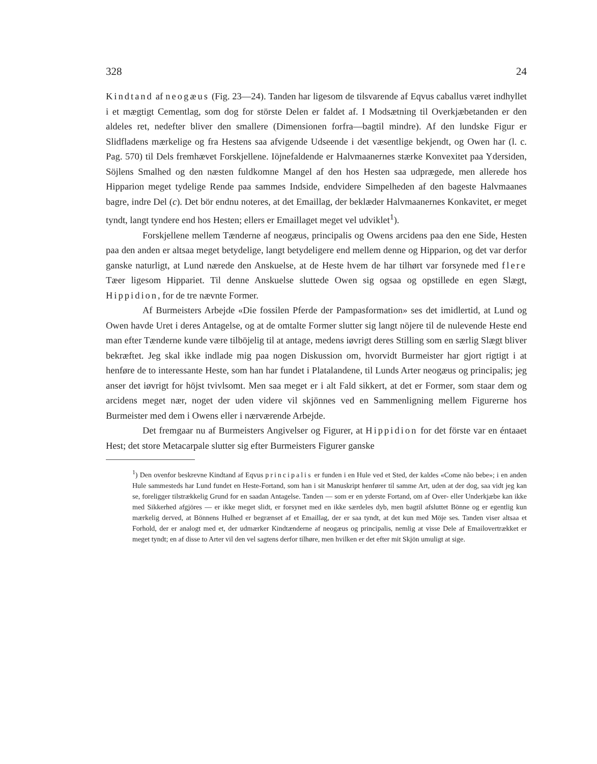328 24
Kindtand af neogæus (Fig. 23—24). Tanden har ligesom de tilsvarende af Eqvus caballus været indhyllet i et mægtigt Cementlag, som dog for störste Delen er faldet af. I Modsætning til Overkjæbetanden er den aldeles ret, nedefter bliver den smallere (Dimensionen forfra—bagtil mindre). Af den lundske Figur er Slidfladens mærkelige og fra Hestens saa afvigende Udseende i det væsentlige bekjendt, og Owen har (l. c. Pag. 570) til Dels fremhævet Forskjellene. Iöjnefaldende er Halvmaanernes stærke Konvexitet paa Ydersiden, Söjlens Smalhed og den næsten fuldkomne Mangel af den hos Hesten saa udprægede, men allerede hos Hipparion meget tydelige Rende paa sammes Indside, endvidere Simpelheden af den bageste Halvmaanes bagre, indre Del (c). Det bör endnu noteres, at det Emaillag, der beklæder Halvmaanernes Konkavitet, er meget tyndt, langt tyndere end hos Hesten; ellers er Emaillaget meget vel udviklet<sup>1</sup>).
Forskjellene mellem Tænderne af neogæus, principalis og Owens arcidens paa den ene Side, Hesten paa den anden er altsaa meget betydelige, langt betydeligere end mellem denne og Hipparion, og det var derfor ganske naturligt, at Lund nærede den Anskuelse, at de Heste hvem de har tilhørt var forsynede med flere Tæer ligesom Hippariet. Til denne Anskuelse sluttede Owen sig ogsaa og opstillede en egen Slægt, Hippidion, for de tre nævnte Former.
Af Burmeisters Arbejde «Die fossilen Pferde der Pampasformation» ses det imidlertid, at Lund og Owen havde Uret i deres Antagelse, og at de omtalte Former slutter sig langt nöjere til de nulevende Heste end man efter Tænderne kunde være tilböjelig til at antage, medens iøvrigt deres Stilling som en særlig Slægt bliver bekræftet. Jeg skal ikke indlade mig paa nogen Diskussion om, hvorvidt Burmeister har gjort rigtigt i at henføre de to interessante Heste, som han har fundet i Platalandene, til Lunds Arter neogæus og principalis; jeg anser det iøvrigt for höjst tvivlsomt. Men saa meget er i alt Fald sikkert, at det er Former, som staar dem og arcidens meget nær, noget der uden videre vil skjönnes ved en Sammenligning mellem Figurerne hos Burmeister med dem i Owens eller i nærværende Arbejde.
Det fremgaar nu af Burmeisters Angivelser og Figurer, at Hippidion for det förste var en éntaaet Hest; det store Metacarpale slutter sig efter Burmeisters Figurer ganske
<sup>1</sup>) Den ovenfor beskrevne Kindtand af Eqvus principalis er funden i en Hule ved et Sted, der kaldes «Come não bebe»; i en anden Hule sammesteds har Lund fundet en Heste-Fortand, som han i sit Manuskript henfører til samme Art, uden at der dog, saa vidt jeg kan se, foreligger tilstrækkelig Grund for en saadan Antagelse. Tanden — som er en yderste Fortand, om af Over- eller Underkjæbe kan ikke med Sikkerhed afgjöres — er ikke meget slidt, er forsynet med en ikke særdeles dyb, men bagtil afsluttet Bönne og er egentlig kun mærkelig derved, at Bönnens Hulhed er begrænset af et Emaillag, der er saa tyndt, at det kun med Möje ses. Tanden viser altsaa et Forhold, der er analogt med et, der udmærker Kindtænderne af neogæus og principalis, nemlig at visse Dele af Emailovertrækket er meget tyndt; en af disse to Arter vil den vel sagtens derfor tilhøre, men hvilken er det efter mit Skjön umuligt at sige.